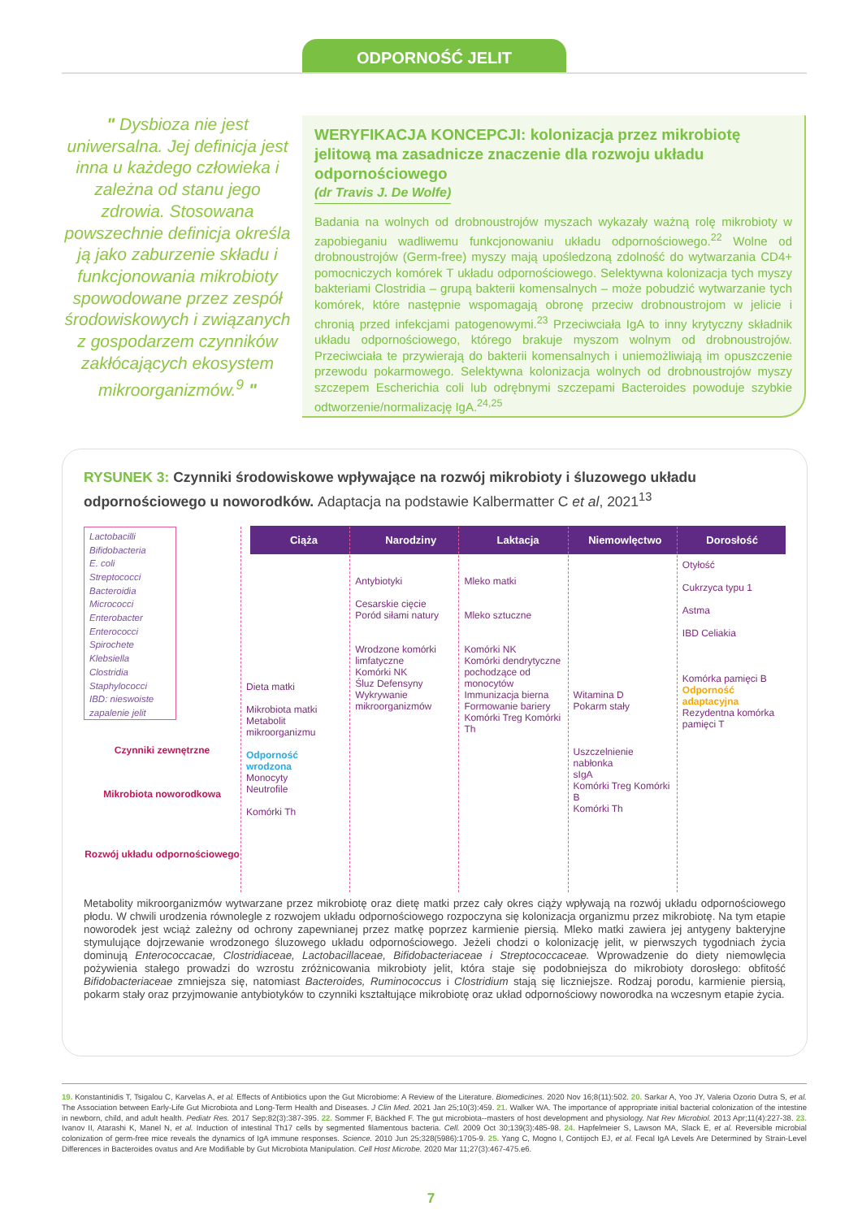ODPORNOŚĆ JELIT
" Dysbioza nie jest uniwersalna. Jej definicja jest inna u każdego człowieka i zależna od stanu jego zdrowia. Stosowana powszechnie definicja określa ją jako zaburzenie składu i funkcjonowania mikrobioty spowodowane przez zespół środowiskowych i związanych z gospodarzem czynników zakłócających ekosystem mikroorganizmów.<sup>9</sup> "
WERYFIKACJA KONCEPCJI: kolonizacja przez mikrobiotę jelitową ma zasadnicze znaczenie dla rozwoju układu odpornościowego
(dr Travis J. De Wolfe)
Badania na wolnych od drobnoustrojów myszach wykazały ważną rolę mikrobioty w zapobieganiu wadliwemu funkcjonowaniu układu odpornościowego.<sup>22</sup> Wolne od drobnoustrojów (Germ-free) myszy mają upośledzoną zdolność do wytwarzania CD4+ pomocniczych komórek T układu odpornościowego. Selektywna kolonizacja tych myszy bakteriami Clostridia – grupą bakterii komensalnych – może pobudzić wytwarzanie tych komórek, które następnie wspomagają obronę przeciw drobnoustrojom w jelicie i chronią przed infekcjami patogenowymi.<sup>23</sup> Przeciwciała IgA to inny krytyczny składnik układu odpornościowego, którego brakuje myszom wolnym od drobnoustrojów. Przeciwciała te przywierają do bakterii komensalnych i uniemożliwiają im opuszczenie przewodu pokarmowego. Selektywna kolonizacja wolnych od drobnoustrojów myszy szczepem Escherichia coli lub odrębnymi szczepami Bacteroides powoduje szybkie odtworzenie/normalizację IgA.<sup>24,25</sup>
RYSUNEK 3: Czynniki środowiskowe wpływające na rozwój mikrobioty i śluzowego układu odpornościowego u noworodków. Adaptacja na podstawie Kalbermatter C et al, 2021<sup>13</sup>
Ciąża Narodziny Laktacja Niemowlęctwo Dorosłość
Lactobacilli
Bifidobacteria
E. coli
Streptococci
Bacteroidia
Micrococci
Enterobacter
Enterococci
Spirochete
Klebsiella
Clostridia
Staphylococci
IBD: nieswoiste zapalenie jelit
Czynniki zewnętrzne
Mikrobiota noworodkowa
Rozwój układu odpornościowego
Dieta matki
Mikrobiota matki Metabolit mikroorganizmu
Odporność wrodzona
Monocyty
Neutrofile
Komórki Th
Antybiotyki
Cesarskie cięcie
Poród siłami natury
Wrodzone komórki limfatyczne
Komórki NK
Śluz Defensyny
Wykrywanie mikroorganizmów
Mleko matki
Mleko sztuczne
Komórki NK
Komórki dendrytyczne pochodzące od monocytów
Immunizacja bierna
Formowanie bariery
Komórki Treg Komórki Th
Witamina D
Pokarm stały
Uszczelnienie nabłonka
sIgA
Komórki Treg Komórki B
Komórki Th
Otyłość
Cukrzyca typu 1
Astma
IBD Celiakia
Komórka pamięci B Odporność adaptacyjna
Rezydentna komórka pamięci T
Metabolity mikroorganizmów wytwarzane przez mikrobiotę oraz dietę matki przez cały okres ciąży wpływają na rozwój układu odpornościowego płodu. W chwili urodzenia równolegle z rozwojem układu odpornościowego rozpoczyna się kolonizacja organizmu przez mikrobiotę. Na tym etapie noworodek jest wciąż zależny od ochrony zapewnianej przez matkę poprzez karmienie piersią. Mleko matki zawiera jej antygeny bakteryjne stymulujące dojrzewanie wrodzonego śluzowego układu odpornościowego. Jeżeli chodzi o kolonizację jelit, w pierwszych tygodniach życia dominują Enterococcacae, Clostridiaceae, Lactobacillaceae, Bifidobacteriaceae i Streptococcaceae. Wprowadzenie do diety niemowlęcia pożywienia stałego prowadzi do wzrostu zróżnicowania mikrobioty jelit, która staje się podobniejsza do mikrobioty dorosłego: obfitość Bifidobacteriaceae zmniejsza się, natomiast Bacteroides, Ruminococcus i Clostridium stają się liczniejsze. Rodzaj porodu, karmienie piersią, pokarm stały oraz przyjmowanie antybiotyków to czynniki kształtujące mikrobiotę oraz układ odpornościowy noworodka na wczesnym etapie życia.
19. Konstantinidis T, Tsigalou C, Karvelas A, et al. Effects of Antibiotics upon the Gut Microbiome: A Review of the Literature. Biomedicines. 2020 Nov 16;8(11):502. 20. Sarkar A, Yoo JY, Valeria Ozorio Dutra S, et al. The Association between Early-Life Gut Microbiota and Long-Term Health and Diseases. J Clin Med. 2021 Jan 25;10(3):459. 21. Walker WA. The importance of appropriate initial bacterial colonization of the intestine in newborn, child, and adult health. Pediatr Res. 2017 Sep;82(3):387-395. 22. Sommer F, Bäckhed F. The gut microbiota--masters of host development and physiology. Nat Rev Microbiol. 2013 Apr;11(4):227-38. 23. Ivanov II, Atarashi K, Manel N, et al. Induction of intestinal Th17 cells by segmented filamentous bacteria. Cell. 2009 Oct 30;139(3):485-98. 24. Hapfelmeier S, Lawson MA, Slack E, et al. Reversible microbial colonization of germ-free mice reveals the dynamics of IgA immune responses. Science. 2010 Jun 25;328(5986):1705-9. 25. Yang C, Mogno I, Contijoch EJ, et al. Fecal IgA Levels Are Determined by Strain-Level Differences in Bacteroides ovatus and Are Modifiable by Gut Microbiota Manipulation. Cell Host Microbe. 2020 Mar 11;27(3):467-475.e6.
7